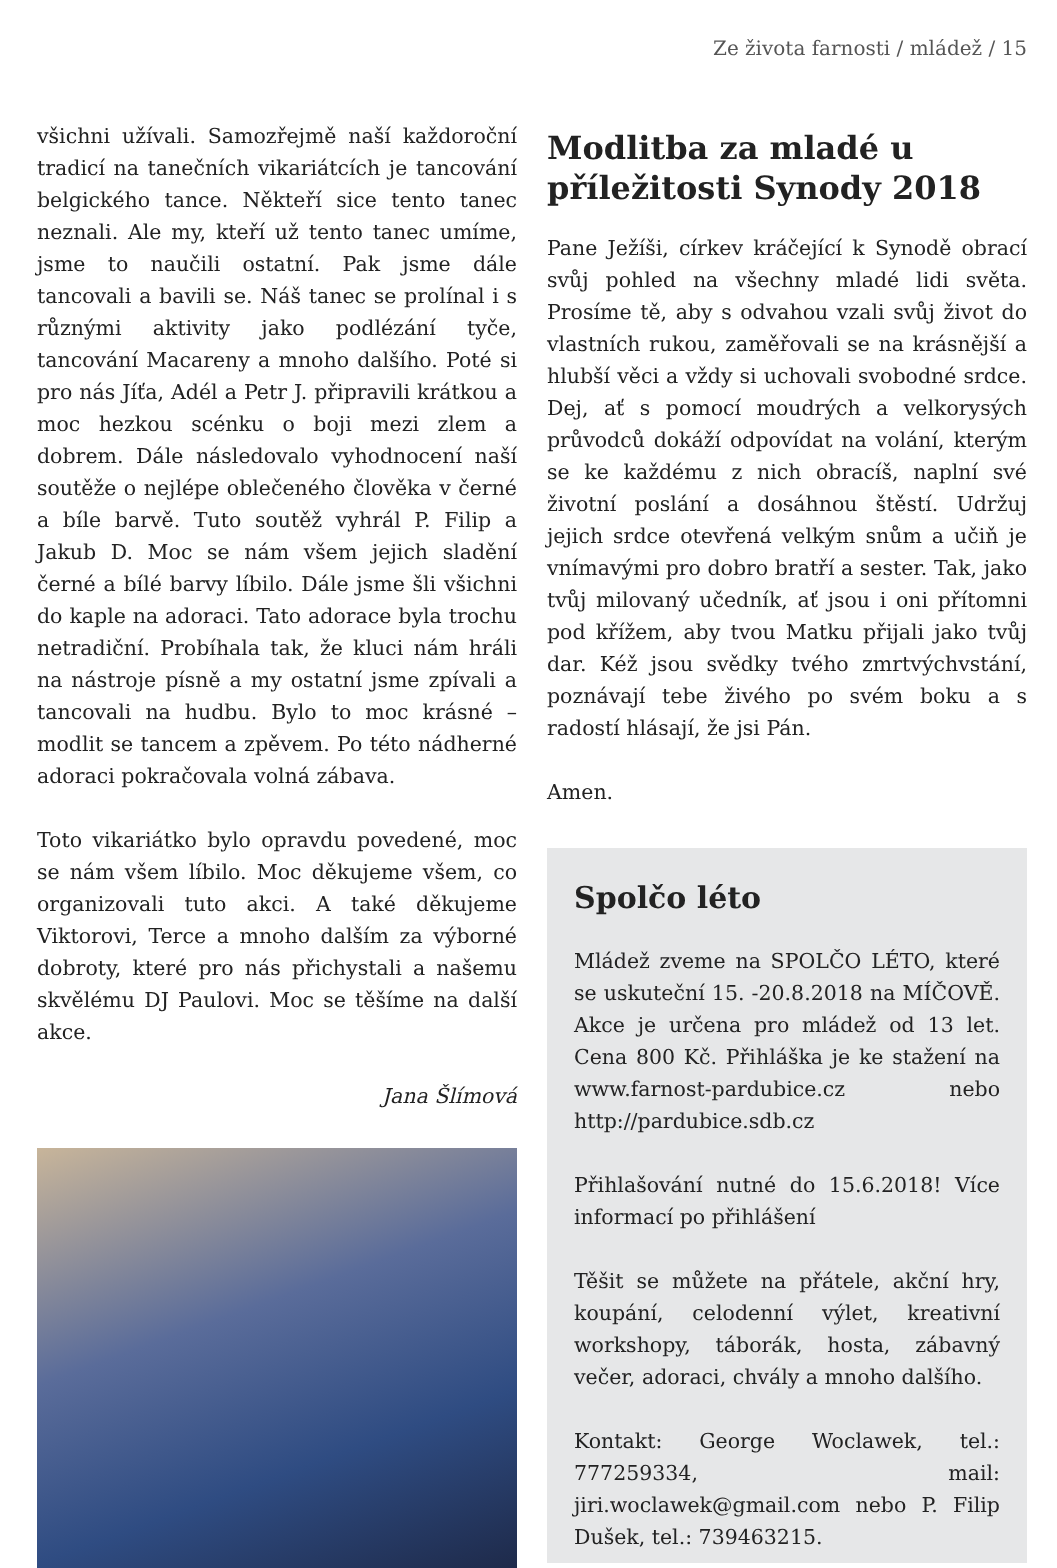Ze života farnosti / mládež / 15
všichni užívali. Samozřejmě naší každoroční tradicí na tanečních vikariátcích je tancování belgického tance. Někteří sice tento tanec neznali. Ale my, kteří už tento tanec umíme, jsme to naučili ostatní. Pak jsme dále tancovali a bavili se. Náš tanec se prolínal i s různými aktivity jako podlézání tyče, tancování Macareny a mnoho dalšího. Poté si pro nás Jíťa, Adél a Petr J. připravili krátkou a moc hezkou scénku o boji mezi zlem a dobrem. Dále následovalo vyhodnocení naší soutěže o nejlépe oblečeného člověka v černé a bíle barvě. Tuto soutěž vyhrál P. Filip a Jakub D. Moc se nám všem jejich sladění černé a bílé barvy líbilo. Dále jsme šli všichni do kaple na adoraci. Tato adorace byla trochu netradiční. Probíhala tak, že kluci nám hráli na nástroje písně a my ostatní jsme zpívali a tancovali na hudbu. Bylo to moc krásné – modlit se tancem a zpěvem. Po této nádherné adoraci pokračovala volná zábava.
Toto vikariátko bylo opravdu povedené, moc se nám všem líbilo. Moc děkujeme všem, co organizovali tuto akci. A také děkujeme Viktorovi, Terce a mnoho dalším za výborné dobroty, které pro nás přichystali a našemu skvělému DJ Paulovi. Moc se těšíme na další akce.
Jana Šlímová
Modlitba za mladé u příležitosti Synody 2018
Pane Ježíši, církev kráčející k Synodě obrací svůj pohled na všechny mladé lidi světa. Prosíme tě, aby s odvahou vzali svůj život do vlastních rukou, zaměřovali se na krásnější a hlubší věci a vždy si uchovali svobodné srdce. Dej, ať s pomocí moudrých a velkorysých průvodců dokáží odpovídat na volání, kterým se ke každému z nich obracíš, naplní své životní poslání a dosáhnou štěstí. Udržuj jejich srdce otevřená velkým snům a učiň je vnímavými pro dobro bratří a sester. Tak, jako tvůj milovaný učedník, ať jsou i oni přítomni pod křížem, aby tvou Matku přijali jako tvůj dar. Kéž jsou svědky tvého zmrtvýchvstání, poznávají tebe živého po svém boku a s radostí hlásají, že jsi Pán.
Amen.
Spolčo léto
Mládež zveme na SPOLČO LÉTO, které se uskuteční 15. -20.8.2018 na MÍČOVĚ. Akce je určena pro mládež od 13 let. Cena 800 Kč. Přihláška je ke stažení na www.farnost-pardubice.cz nebo http://pardubice.sdb.cz
Přihlašování nutné do 15.6.2018! Více informací po přihlášení
Těšit se můžete na přátele, akční hry, koupání, celodenní výlet, kreativní workshopy, táborák, hosta, zábavný večer, adoraci, chvály a mnoho dalšího.
Kontakt: George Woclawek, tel.: 777259334, mail: jiri.woclawek@gmail.com nebo P. Filip Dušek, tel.: 739463215.